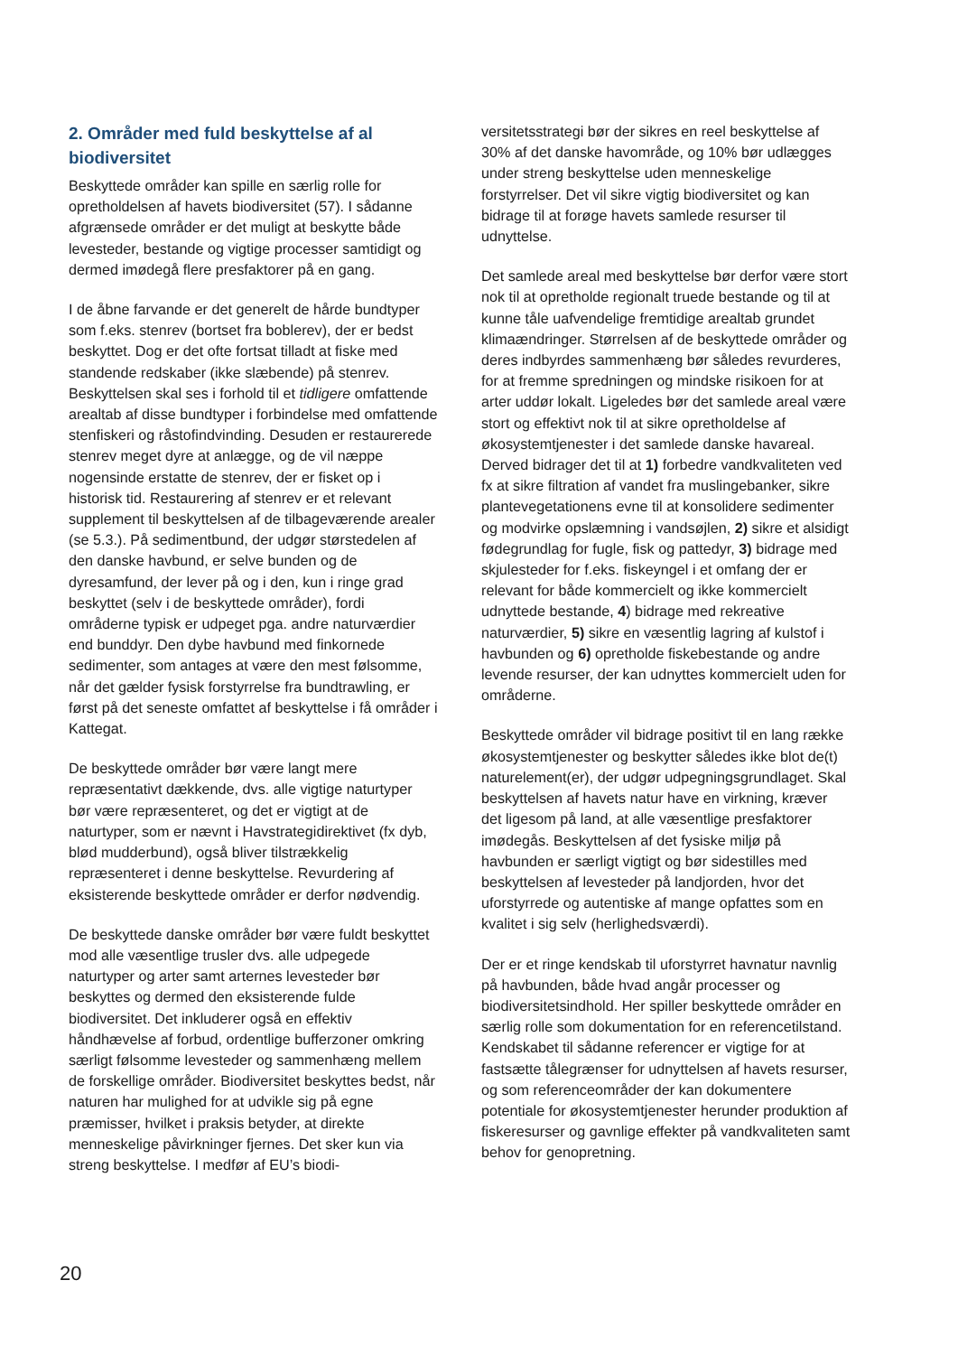2. Områder med fuld beskyttelse af al biodiversitet
Beskyttede områder kan spille en særlig rolle for opretholdelsen af havets biodiversitet (57). I sådanne afgrænsede områder er det muligt at beskytte både levesteder, bestande og vigtige processer samtidigt og dermed imødegå flere presfaktorer på en gang.
I de åbne farvande er det generelt de hårde bundtyper som f.eks. stenrev (bortset fra boblerev), der er bedst beskyttet. Dog er det ofte fortsat tilladt at fiske med standende redskaber (ikke slæbende) på stenrev. Beskyttelsen skal ses i forhold til et tidligere omfattende arealtab af disse bundtyper i forbindelse med omfattende stenfiskeri og råstofindvinding. Desuden er restaurerede stenrev meget dyre at anlægge, og de vil næppe nogensinde erstatte de stenrev, der er fisket op i historisk tid. Restaurering af stenrev er et relevant supplement til beskyttelsen af de tilbageværende arealer (se 5.3.). På sedimentbund, der udgør størstedelen af den danske havbund, er selve bunden og de dyresamfund, der lever på og i den, kun i ringe grad beskyttet (selv i de beskyttede områder), fordi områderne typisk er udpeget pga. andre naturværdier end bunddyr. Den dybe havbund med finkornede sedimenter, som antages at være den mest følsomme, når det gælder fysisk forstyrrelse fra bundtrawling, er først på det seneste omfattet af beskyttelse i få områder i Kattegat.
De beskyttede områder bør være langt mere repræsentativt dækkende, dvs. alle vigtige naturtyper bør være repræsenteret, og det er vigtigt at de naturtyper, som er nævnt i Havstrategidirektivet (fx dyb, blød mudderbund), også bliver tilstrækkelig repræsenteret i denne beskyttelse. Revurdering af eksisterende beskyttede områder er derfor nødvendig.
De beskyttede danske områder bør være fuldt beskyttet mod alle væsentlige trusler dvs. alle udpegede naturtyper og arter samt arternes levesteder bør beskyttes og dermed den eksisterende fulde biodiversitet. Det inkluderer også en effektiv håndhævelse af forbud, ordentlige bufferzoner omkring særligt følsomme levesteder og sammenhæng mellem de forskellige områder. Biodiversitet beskyttes bedst, når naturen har mulighed for at udvikle sig på egne præmisser, hvilket i praksis betyder, at direkte menneskelige påvirkninger fjernes. Det sker kun via streng beskyttelse. I medfør af EU’s biodi-
versitetsstrategi bør der sikres en reel beskyttelse af 30% af det danske havområde, og 10% bør udlægges under streng beskyttelse uden menneskelige forstyrrelser. Det vil sikre vigtig biodiversitet og kan bidrage til at forøge havets samlede resurser til udnyttelse.
Det samlede areal med beskyttelse bør derfor være stort nok til at opretholde regionalt truede bestande og til at kunne tåle uafvendelige fremtidige arealtab grundet klimaændringer. Størrelsen af de beskyttede områder og deres indbyrdes sammenhæng bør således revurderes, for at fremme spredningen og mindske risikoen for at arter uddør lokalt. Ligeledes bør det samlede areal være stort og effektivt nok til at sikre opretholdelse af økosystemtjenester i det samlede danske havareal. Derved bidrager det til at 1) forbedre vandkvaliteten ved fx at sikre filtration af vandet fra muslingebanker, sikre plantevegetationens evne til at konsolidere sedimenter og modvirke opslæmning i vandsøjlen, 2) sikre et alsidigt fødegrundlag for fugle, fisk og pattedyr, 3) bidrage med skjulesteder for f.eks. fiskeyngel i et omfang der er relevant for både kommercielt og ikke kommercielt udnyttede bestande, 4) bidrage med rekreative naturværdier, 5) sikre en væsentlig lagring af kulstof i havbunden og 6) opretholde fiskebestande og andre levende resurser, der kan udnyttes kommercielt uden for områderne.
Beskyttede områder vil bidrage positivt til en lang række økosystemtjenester og beskytter således ikke blot de(t) naturelement(er), der udgør udpegningsgrundlaget. Skal beskyttelsen af havets natur have en virkning, kræver det ligesom på land, at alle væsentlige presfaktorer imødegås. Beskyttelsen af det fysiske miljø på havbunden er særligt vigtigt og bør sidestilles med beskyttelsen af levesteder på landjorden, hvor det uforstyrrede og autentiske af mange opfattes som en kvalitet i sig selv (herlighedsværdi).
Der er et ringe kendskab til uforstyrret havnatur navnlig på havbunden, både hvad angår processer og biodiversitetsindhold. Her spiller beskyttede områder en særlig rolle som dokumentation for en referencetilstand. Kendskabet til sådanne referencer er vigtige for at fastsætte tålegrænser for udnyttelsen af havets resurser, og som referenceområder der kan dokumentere potentiale for økosystemtjenester herunder produktion af fiskeresurser og gavnlige effekter på vandkvaliteten samt behov for genopretning.
20